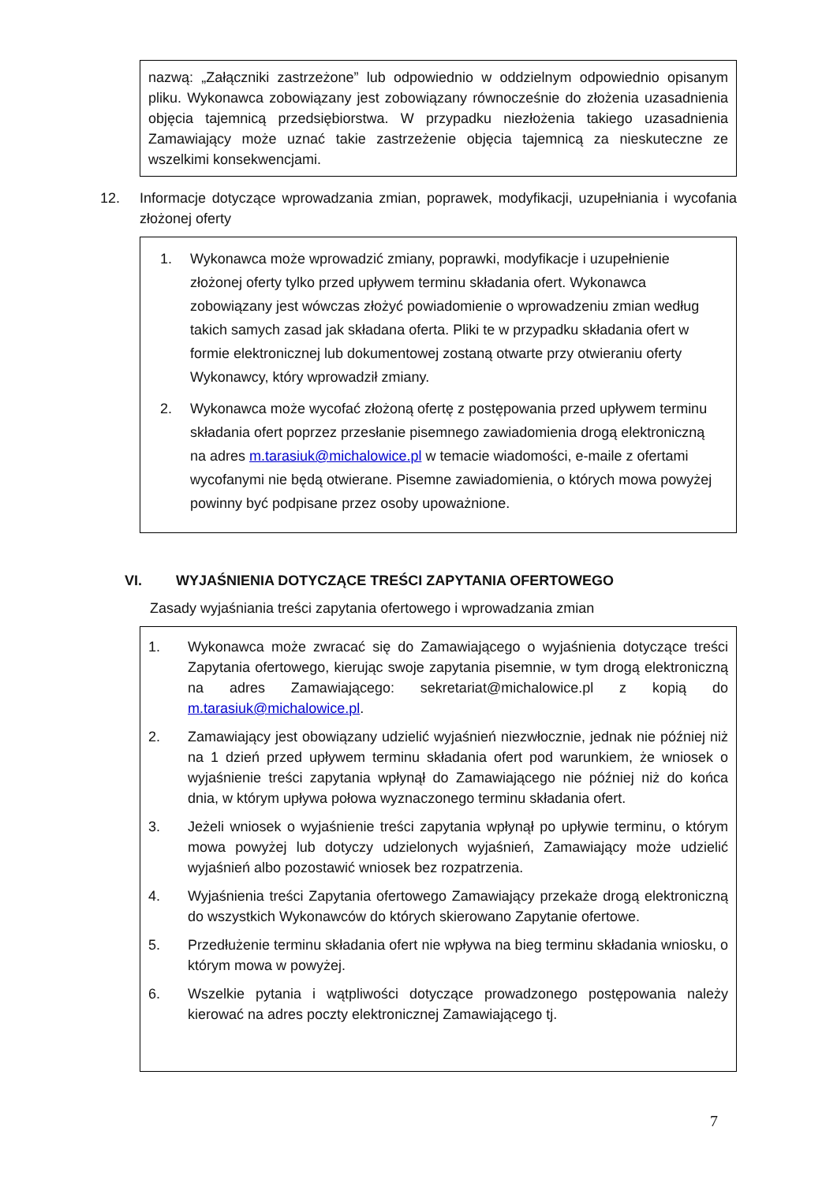nazwą: „Załączniki zastrzeżone” lub odpowiednio w oddzielnym odpowiednio opisanym pliku. Wykonawca zobowiązany jest zobowiązany równocześnie do złożenia uzasadnienia objęcia tajemnicą przedsiębiorstwa. W przypadku niezłożenia takiego uzasadnienia Zamawiający może uznać takie zastrzeżenie objęcia tajemnicą za nieskuteczne ze wszelkimi konsekwencjami.
12.
Informacje dotyczące wprowadzania zmian, poprawek, modyfikacji, uzupełniania i wycofania złożonej oferty
1. Wykonawca może wprowadzić zmiany, poprawki, modyfikacje i uzupełnienie złożonej oferty tylko przed upływem terminu składania ofert. Wykonawca zobowiązany jest wówczas złożyć powiadomienie o wprowadzeniu zmian według takich samych zasad jak składana oferta. Pliki te w przypadku składania ofert w formie elektronicznej lub dokumentowej zostaną otwarte przy otwieraniu oferty Wykonawcy, który wprowadził zmiany.
2. Wykonawca może wycofać złożoną ofertę z postępowania przed upływem terminu składania ofert poprzez przesłanie pisemnego zawiadomienia drogą elektroniczną na adres m.tarasiuk@michalowice.pl w temacie wiadomości, e-maile z ofertami wycofanymi nie będą otwierane. Pisemne zawiadomienia, o których mowa powyżej powinny być podpisane przez osoby upoważnione.
VI. WYJAŚNIENIA DOTYCZĄCE TREŚCI ZAPYTANIA OFERTOWEGO
Zasady wyjaśniania treści zapytania ofertowego i wprowadzania zmian
1. Wykonawca może zwracać się do Zamawiającego o wyjaśnienia dotyczące treści Zapytania ofertowego, kierując swoje zapytania pisemnie, w tym drogą elektroniczną na adres Zamawiającego: sekretariat@michalowice.pl z kopią do m.tarasiuk@michalowice.pl.
2. Zamawiający jest obowiązany udzielić wyjaśnień niezwłocznie, jednak nie później niż na 1 dzień przed upływem terminu składania ofert pod warunkiem, że wniosek o wyjaśnienie treści zapytania wpłynął do Zamawiającego nie później niż do końca dnia, w którym upływa połowa wyznaczonego terminu składania ofert.
3. Jeżeli wniosek o wyjaśnienie treści zapytania wpłynął po upływie terminu, o którym mowa powyżej lub dotyczy udzielonych wyjaśnień, Zamawiający może udzielić wyjaśnień albo pozostawić wniosek bez rozpatrzenia.
4. Wyjaśnienia treści Zapytania ofertowego Zamawiający przekaże drogą elektroniczną do wszystkich Wykonawców do których skierowano Zapytanie ofertowe.
5. Przedłużenie terminu składania ofert nie wpływa na bieg terminu składania wniosku, o którym mowa w powyżej.
6. Wszelkie pytania i wątpliwości dotyczące prowadzonego postępowania należy kierować na adres poczty elektronicznej Zamawiającego tj.
7